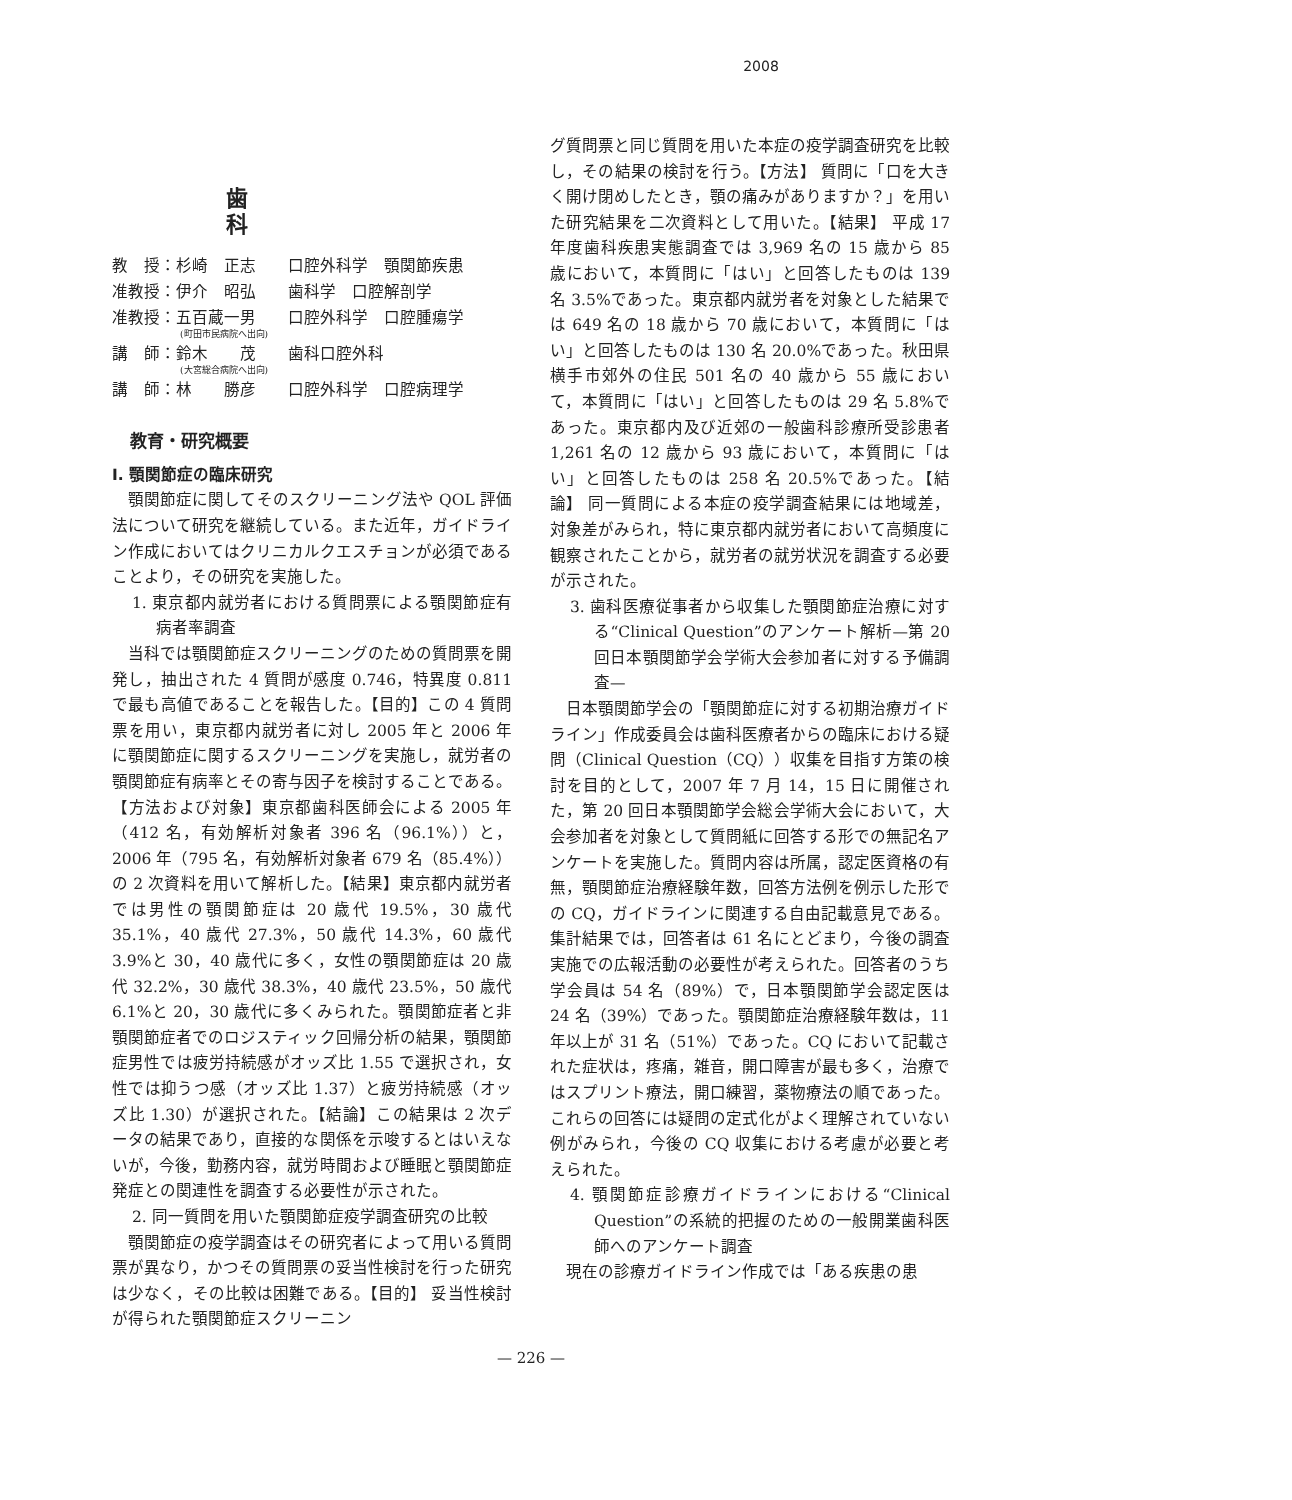2008
歯 科
教　授：杉崎　正志　　口腔外科学　顎関節疾患
准教授：伊介　昭弘　　歯科学　口腔解剖学
准教授：五百蔵一男　　口腔外科学　口腔腫瘍学
(町田市民病院へ出向)
講　師：鈴木　　茂　　歯科口腔外科
(大宮総合病院へ出向)
講　師：林　　勝彦　　口腔外科学　口腔病理学
教育・研究概要
I. 顎関節症の臨床研究
顎関節症に関してそのスクリーニング法や QOL 評価法について研究を継続している。また近年，ガイドライン作成においてはクリニカルクエスチョンが必須であることより，その研究を実施した。
1. 東京都内就労者における質問票による顎関節症有病者率調査
当科では顎関節症スクリーニングのための質問票を開発し，抽出された 4 質問が感度 0.746，特異度 0.811 で最も高値であることを報告した。【目的】この 4 質問票を用い，東京都内就労者に対し 2005 年と 2006 年に顎関節症に関するスクリーニングを実施し，就労者の顎関節症有病率とその寄与因子を検討することである。【方法および対象】東京都歯科医師会による 2005 年（412 名，有効解析対象者 396 名（96.1%））と，2006 年（795 名，有効解析対象者 679 名（85.4%））の 2 次資料を用いて解析した。【結果】東京都内就労者では男性の顎関節症は 20 歳代 19.5%，30 歳代 35.1%，40 歳代 27.3%，50 歳代 14.3%，60 歳代 3.9%と 30，40 歳代に多く，女性の顎関節症は 20 歳代 32.2%，30 歳代 38.3%，40 歳代 23.5%，50 歳代 6.1%と 20，30 歳代に多くみられた。顎関節症者と非顎関節症者でのロジスティック回帰分析の結果，顎関節症男性では疲労持続感がオッズ比 1.55 で選択され，女性では抑うつ感（オッズ比 1.37）と疲労持続感（オッズ比 1.30）が選択された。【結論】この結果は 2 次データの結果であり，直接的な関係を示唆するとはいえないが，今後，勤務内容，就労時間および睡眠と顎関節症発症との関連性を調査する必要性が示された。
2. 同一質問を用いた顎関節症疫学調査研究の比較
顎関節症の疫学調査はその研究者によって用いる質問票が異なり，かつその質問票の妥当性検討を行った研究は少なく，その比較は困難である。【目的】 妥当性検討が得られた顎関節症スクリーニン
グ質問票と同じ質問を用いた本症の疫学調査研究を比較し，その結果の検討を行う。【方法】 質問に「口を大きく開け閉めしたとき，顎の痛みがありますか？」を用いた研究結果を二次資料として用いた。【結果】 平成 17 年度歯科疾患実態調査では 3,969 名の 15 歳から 85 歳において，本質問に「はい」と回答したものは 139 名 3.5%であった。東京都内就労者を対象とした結果では 649 名の 18 歳から 70 歳において，本質問に「はい」と回答したものは 130 名 20.0%であった。秋田県横手市郊外の住民 501 名の 40 歳から 55 歳において，本質問に「はい」と回答したものは 29 名 5.8%であった。東京都内及び近郊の一般歯科診療所受診患者 1,261 名の 12 歳から 93 歳において，本質問に「はい」と回答したものは 258 名 20.5%であった。【結論】 同一質問による本症の疫学調査結果には地域差，対象差がみられ，特に東京都内就労者において高頻度に観察されたことから，就労者の就労状況を調査する必要が示された。
3. 歯科医療従事者から収集した顎関節症治療に対する“Clinical Question”のアンケート解析—第 20 回日本顎関節学会学術大会参加者に対する予備調査—
日本顎関節学会の「顎関節症に対する初期治療ガイドライン」作成委員会は歯科医療者からの臨床における疑問（Clinical Question（CQ））収集を目指す方策の検討を目的として，2007 年 7 月 14，15 日に開催された，第 20 回日本顎関節学会総会学術大会において，大会参加者を対象として質問紙に回答する形での無記名アンケートを実施した。質問内容は所属，認定医資格の有無，顎関節症治療経験年数，回答方法例を例示した形での CQ，ガイドラインに関連する自由記載意見である。集計結果では，回答者は 61 名にとどまり，今後の調査実施での広報活動の必要性が考えられた。回答者のうち学会員は 54 名（89%）で，日本顎関節学会認定医は 24 名（39%）であった。顎関節症治療経験年数は，11 年以上が 31 名（51%）であった。CQ において記載された症状は，疼痛，雑音，開口障害が最も多く，治療ではスプリント療法，開口練習，薬物療法の順であった。これらの回答には疑問の定式化がよく理解されていない例がみられ，今後の CQ 収集における考慮が必要と考えられた。
4. 顎関節症診療ガイドラインにおける“Clinical Question”の系統的把握のための一般開業歯科医師へのアンケート調査
現在の診療ガイドライン作成では「ある疾患の患
— 226 —